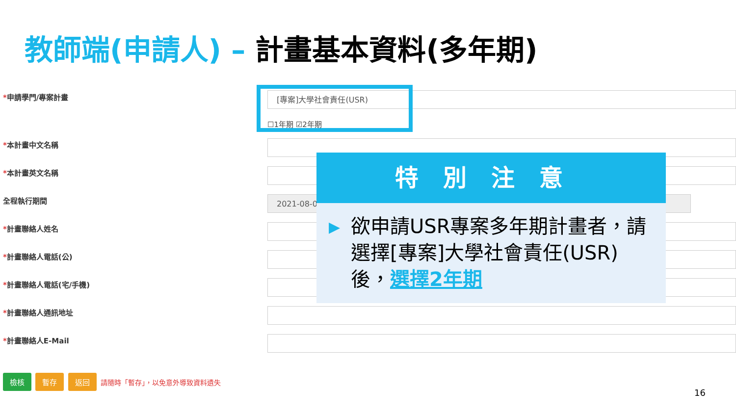教師端(申請人) – 計畫基本資料(多年期)
*申請學門/專案計畫 [專案]大學社會責任(USR)
☐1年期 ☑2年期
*本計畫中文名稱
*本計畫英文名稱
全程執行期間 2021-08-01
*計畫聯絡人姓名
*計畫聯絡人電話(公)
*計畫聯絡人電話(宅/手機)
*計畫聯絡人通訊地址
*計畫聯絡人E-Mail
特別注意
▶ 欲申請USR專案多年期計畫者，請選擇[專案]大學社會責任(USR)後，選擇2年期
檢核 暫存 返回 請隨時「暫存」，以免意外導致資料遺失
16